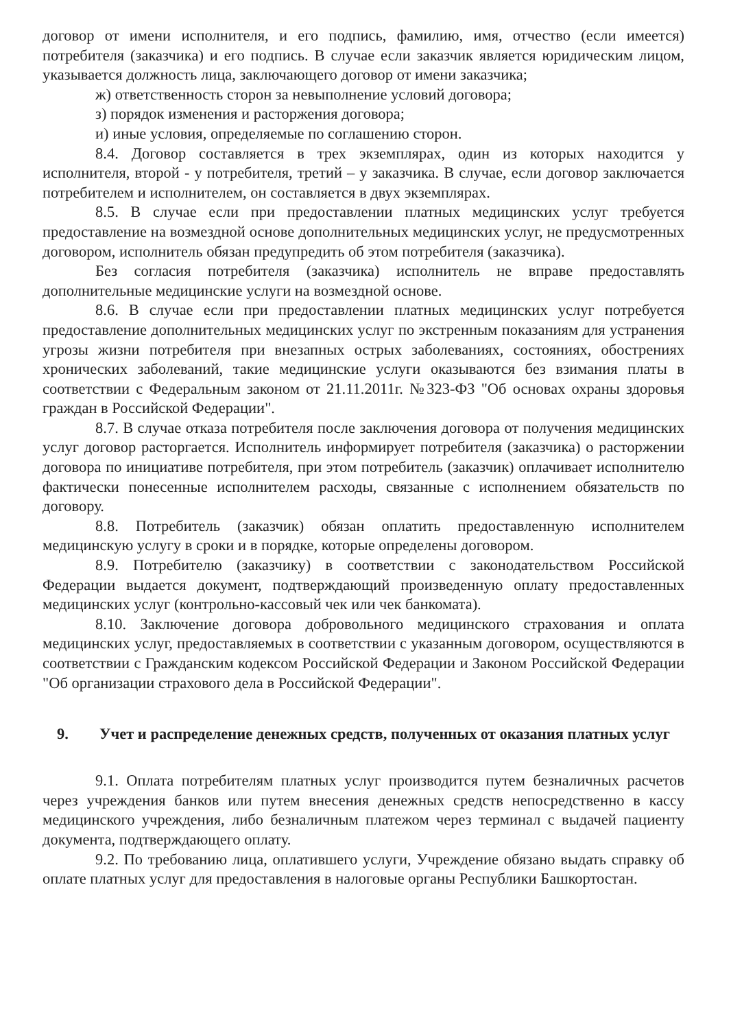договор от имени исполнителя, и его подпись, фамилию, имя, отчество (если имеется) потребителя (заказчика) и его подпись. В случае если заказчик является юридическим лицом, указывается должность лица, заключающего договор от имени заказчика;
ж) ответственность сторон за невыполнение условий договора;
з) порядок изменения и расторжения договора;
и) иные условия, определяемые по соглашению сторон.
8.4. Договор составляется в трех экземплярах, один из которых находится у исполнителя, второй - у потребителя, третий – у заказчика. В случае, если договор заключается потребителем и исполнителем, он составляется в двух экземплярах.
8.5. В случае если при предоставлении платных медицинских услуг требуется предоставление на возмездной основе дополнительных медицинских услуг, не предусмотренных договором, исполнитель обязан предупредить об этом потребителя (заказчика).
Без согласия потребителя (заказчика) исполнитель не вправе предоставлять дополнительные медицинские услуги на возмездной основе.
8.6. В случае если при предоставлении платных медицинских услуг потребуется предоставление дополнительных медицинских услуг по экстренным показаниям для устранения угрозы жизни потребителя при внезапных острых заболеваниях, состояниях, обострениях хронических заболеваний, такие медицинские услуги оказываются без взимания платы в соответствии с Федеральным законом от 21.11.2011г. №323-ФЗ "Об основах охраны здоровья граждан в Российской Федерации".
8.7. В случае отказа потребителя после заключения договора от получения медицинских услуг договор расторгается. Исполнитель информирует потребителя (заказчика) о расторжении договора по инициативе потребителя, при этом потребитель (заказчик) оплачивает исполнителю фактически понесенные исполнителем расходы, связанные с исполнением обязательств по договору.
8.8. Потребитель (заказчик) обязан оплатить предоставленную исполнителем медицинскую услугу в сроки и в порядке, которые определены договором.
8.9. Потребителю (заказчику) в соответствии с законодательством Российской Федерации выдается документ, подтверждающий произведенную оплату предоставленных медицинских услуг (контрольно-кассовый чек или чек банкомата).
8.10. Заключение договора добровольного медицинского страхования и оплата медицинских услуг, предоставляемых в соответствии с указанным договором, осуществляются в соответствии с Гражданским кодексом Российской Федерации и Законом Российской Федерации "Об организации страхового дела в Российской Федерации".
9. Учет и распределение денежных средств, полученных от оказания платных услуг
9.1. Оплата потребителям платных услуг производится путем безналичных расчетов через учреждения банков или путем внесения денежных средств непосредственно в кассу медицинского учреждения, либо безналичным платежом через терминал с выдачей пациенту документа, подтверждающего оплату.
9.2. По требованию лица, оплатившего услуги, Учреждение обязано выдать справку об оплате платных услуг для предоставления в налоговые органы Республики Башкортостан.